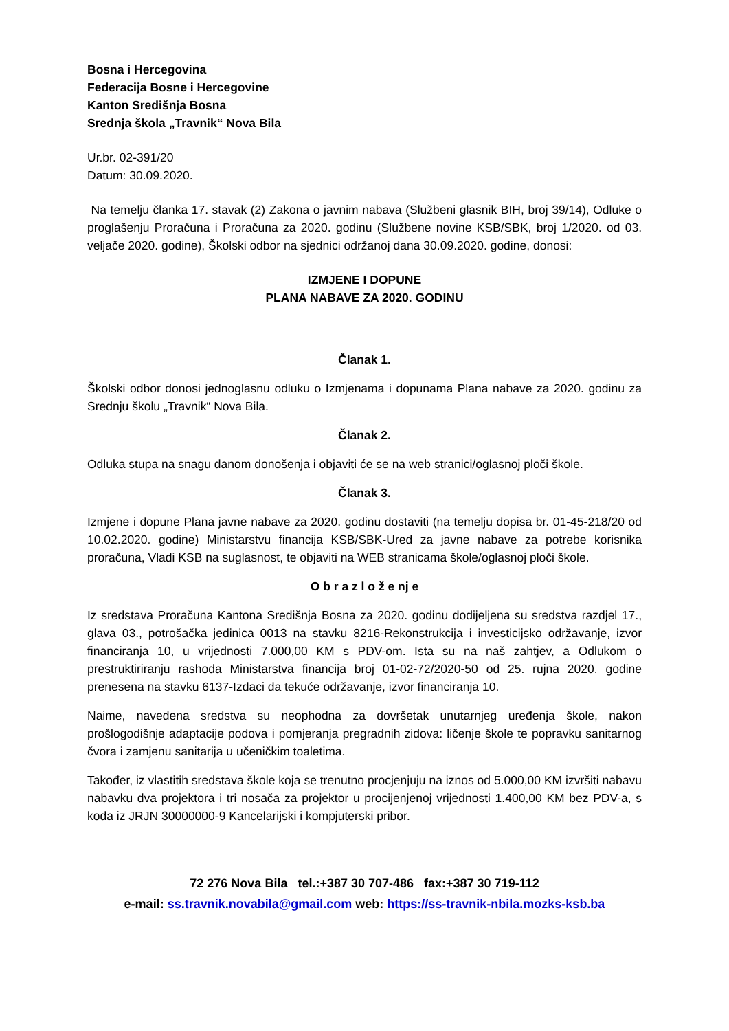Bosna i Hercegovina
Federacija Bosne i Hercegovine
Kanton Središnja Bosna
Srednja škola „Travnik“ Nova Bila
Ur.br. 02-391/20
Datum: 30.09.2020.
Na temelju članka 17. stavak (2) Zakona o javnim nabava (Službeni glasnik BIH, broj 39/14), Odluke o proglašenju Proračuna i Proračuna za 2020. godinu (Službene novine KSB/SBK, broj 1/2020. od 03. veljače 2020. godine), Školski odbor na sjednici održanoj dana 30.09.2020. godine, donosi:
IZMJENE I DOPUNE
PLANA NABAVE ZA 2020. GODINU
Članak 1.
Školski odbor donosi jednoglasnu odluku o Izmjenama i dopunama Plana nabave za 2020. godinu za Srednju školu „Travnik“ Nova Bila.
Članak 2.
Odluka stupa na snagu danom donošenja i objaviti će se na web stranici/oglasnoj ploči škole.
Članak 3.
Izmjene i dopune Plana javne nabave za 2020. godinu dostaviti (na temelju dopisa br. 01-45-218/20 od 10.02.2020. godine) Ministarstvu financija KSB/SBK-Ured za javne nabave za potrebe korisnika proračuna, Vladi KSB na suglasnost, te objaviti na WEB stranicama škole/oglasnoj ploči škole.
O b r a z l o ž e nj e
Iz sredstava Proračuna Kantona Središnja Bosna za 2020. godinu dodijeljena su sredstva razdjel 17., glava 03., potrošačka jedinica 0013 na stavku 8216-Rekonstrukcija i investicijsko održavanje, izvor financiranja 10, u vrijednosti 7.000,00 KM s PDV-om. Ista su na naš zahtjev, a Odlukom o prestruktiriranju rashoda Ministarstva financija broj 01-02-72/2020-50 od 25. rujna 2020. godine prenesena na stavku 6137-Izdaci da tekuće održavanje, izvor financiranja 10.
Naime, navedena sredstva su neophodna za dovršetak unutarnjeg uređenja škole, nakon prošlogodišnje adaptacije podova i pomjeranja pregradnih zidova: ličenje škole te popravku sanitarnog čvora i zamjenu sanitarija u učeničkim toaletima.
Također, iz vlastitih sredstava škole koja se trenutno procjenjuju na iznos od 5.000,00 KM izvršiti nabavu nabavku dva projektora i tri nosača za projektor u procijenjenoj vrijednosti 1.400,00 KM bez PDV-a, s koda iz JRJN 30000000-9 Kancelarijski i kompjuterski pribor.
72 276 Nova Bila tel.:+387 30 707-486 fax:+387 30 719-112
e-mail: ss.travnik.novabila@gmail.com web: https://ss-travnik-nbila.mozks-ksb.ba